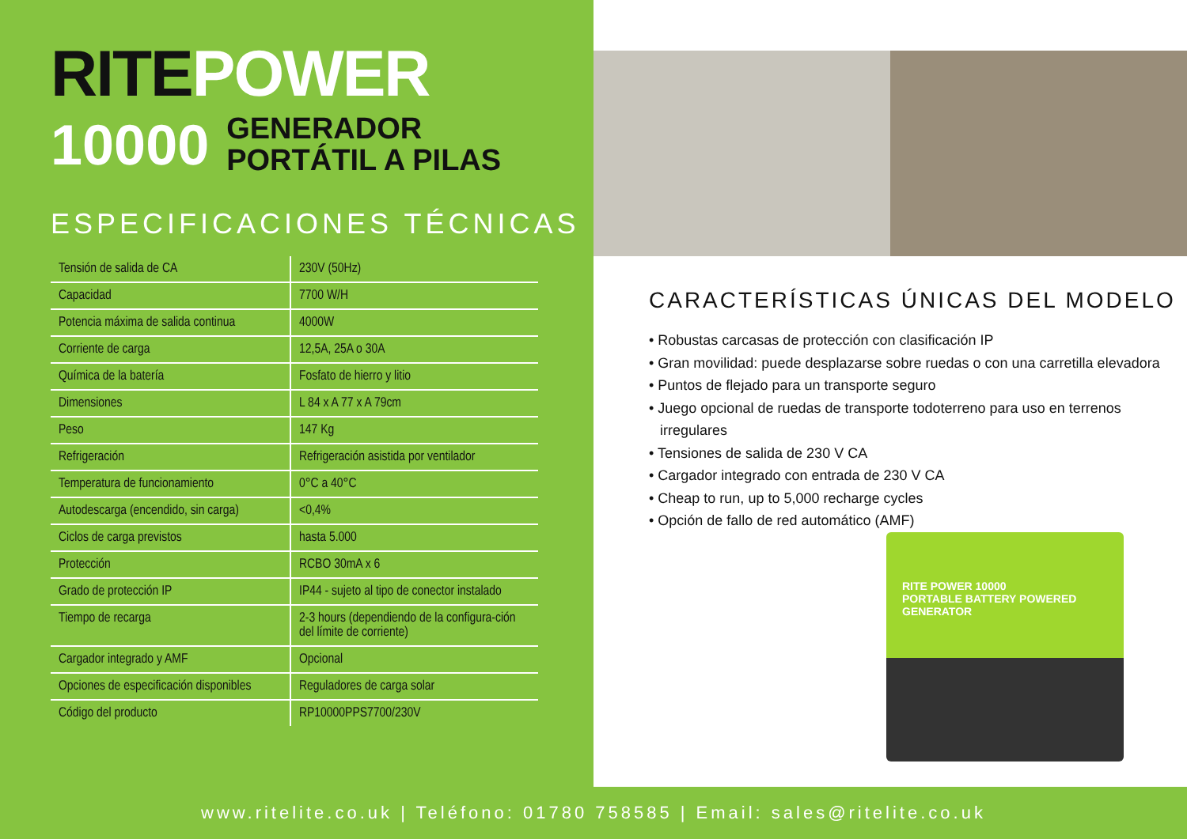RITE POWER
10000
GENERADOR
PORTÁTIL A PILAS
ESPECIFICACIONES TÉCNICAS
| Tensión de salida de CA | 230V (50Hz) |
| Capacidad | 7700 W/H |
| Potencia máxima de salida continua | 4000W |
| Corriente de carga | 12,5A, 25A o 30A |
| Química de la batería | Fosfato de hierro y litio |
| Dimensiones | L 84 x A 77 x A 79cm |
| Peso | 147 Kg |
| Refrigeración | Refrigeración asistida por ventilador |
| Temperatura de funcionamiento | 0°C a 40°C |
| Autodescarga (encendido, sin carga) | <0,4% |
| Ciclos de carga previstos | hasta 5.000 |
| Protección | RCBO 30mA x 6 |
| Grado de protección IP | IP44 - sujeto al tipo de conector instalado |
| Tiempo de recarga | 2-3 hours (dependiendo de la configura-ción del límite de corriente) |
| Cargador integrado y AMF | Opcional |
| Opciones de especificación disponibles | Reguladores de carga solar |
| Código del producto | RP10000PPS7700/230V |
CARACTERÍSTICAS ÚNICAS DEL MODELO
• Robustas carcasas de protección con clasificación IP
• Gran movilidad: puede desplazarse sobre ruedas o con una carretilla elevadora
• Puntos de flejado para un transporte seguro
• Juego opcional de ruedas de transporte todoterreno para uso en terrenos irregulares
• Tensiones de salida de 230 V CA
• Cargador integrado con entrada de 230 V CA
• Cheap to run, up to 5,000 recharge cycles
• Opción de fallo de red automático (AMF)
RITE POWER 10000
PORTABLE BATTERY POWERED GENERATOR
www.ritelite.co.uk | Teléfono: 01780 758585 | Email: sales@ritelite.co.uk